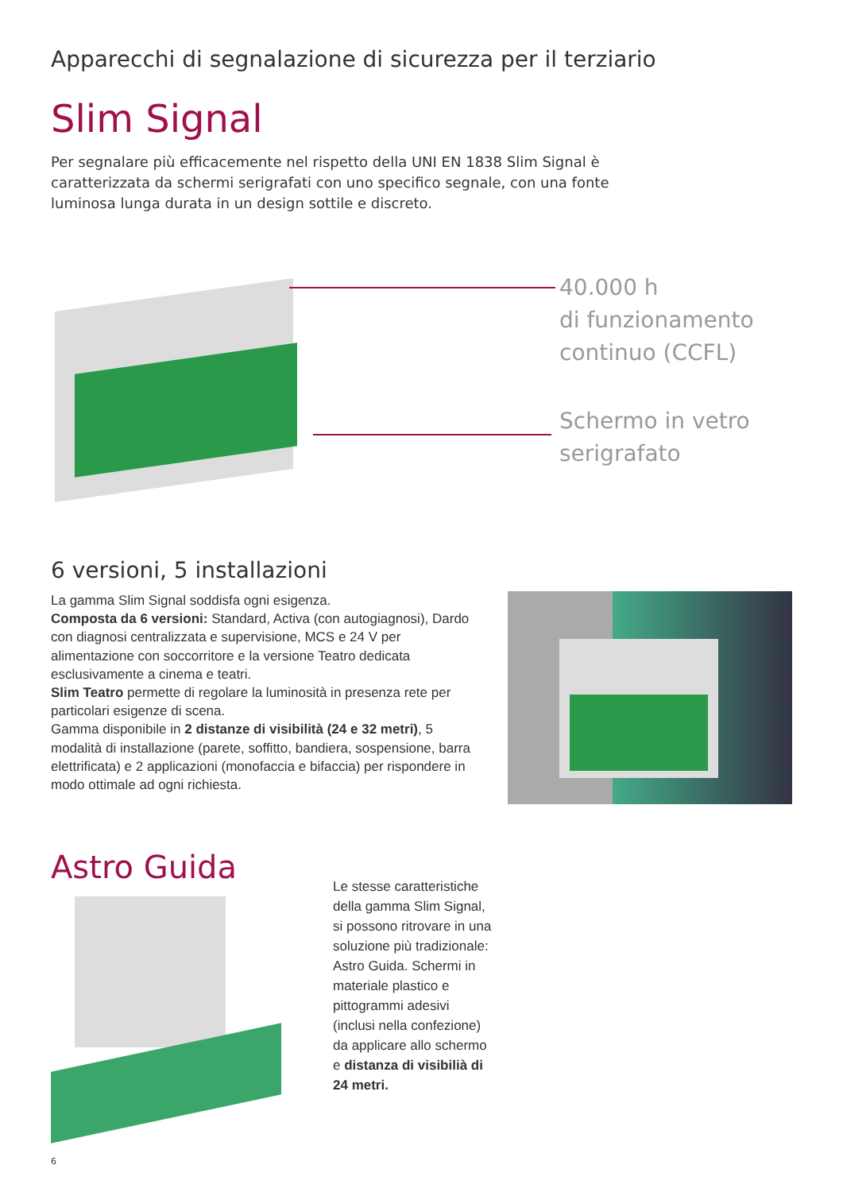Apparecchi di segnalazione di sicurezza per il terziario
Slim Signal
Per segnalare più efficacemente nel rispetto della UNI EN 1838 Slim Signal è caratterizzata da schermi serigrafati con uno specifico segnale, con una fonte luminosa lunga durata in un design sottile e discreto.
40.000 h
di funzionamento
continuo (CCFL)
Schermo in vetro
serigrafato
6 versioni, 5 installazioni
La gamma Slim Signal soddisfa ogni esigenza.
Composta da 6 versioni: Standard, Activa (con autogiagnosi), Dardo con diagnosi centralizzata e supervisione, MCS e 24 V per alimentazione con soccorritore e la versione Teatro dedicata esclusivamente a cinema e teatri.
Slim Teatro permette di regolare la luminosità in presenza rete per particolari esigenze di scena.
Gamma disponibile in 2 distanze di visibilità (24 e 32 metri), 5 modalità di installazione (parete, soffitto, bandiera, sospensione, barra elettrificata) e 2 applicazioni (monofaccia e bifaccia) per rispondere in modo ottimale ad ogni richiesta.
Astro Guida
Le stesse caratteristiche della gamma Slim Signal, si possono ritrovare in una soluzione più tradizionale: Astro Guida. Schermi in materiale plastico e pittogrammi adesivi (inclusi nella confezione) da applicare allo schermo e distanza di visibilià di 24 metri.
6